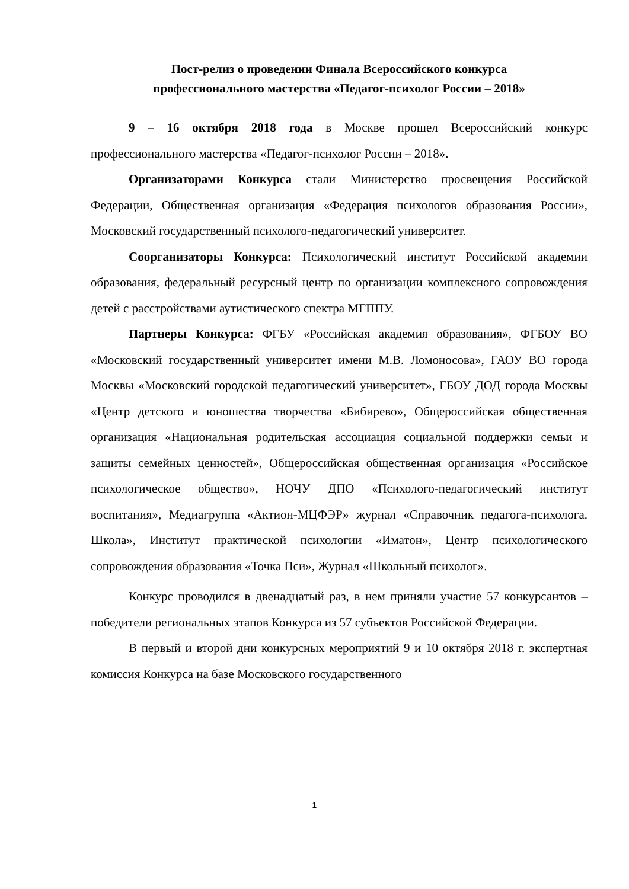Пост-релиз о проведении Финала Всероссийского конкурса
профессионального мастерства «Педагог-психолог России – 2018»
9 – 16 октября 2018 года в Москве прошел Всероссийский конкурс профессионального мастерства «Педагог-психолог России – 2018».
Организаторами Конкурса стали Министерство просвещения Российской Федерации, Общественная организация «Федерация психологов образования России», Московский государственный психолого-педагогический университет.
Соорганизаторы Конкурса: Психологический институт Российской академии образования, федеральный ресурсный центр по организации комплексного сопровождения детей с расстройствами аутистического спектра МГППУ.
Партнеры Конкурса: ФГБУ «Российская академия образования», ФГБОУ ВО «Московский государственный университет имени М.В. Ломоносова», ГАОУ ВО города Москвы «Московский городской педагогический университет», ГБОУ ДОД города Москвы «Центр детского и юношества творчества «Бибирево», Общероссийская общественная организация «Национальная родительская ассоциация социальной поддержки семьи и защиты семейных ценностей», Общероссийская общественная организация «Российское психологическое общество», НОЧУ ДПО «Психолого-педагогический институт воспитания», Медиагруппа «Актион-МЦФЭР» журнал «Справочник педагога-психолога. Школа», Институт практической психологии «Иматон», Центр психологического сопровождения образования «Точка Пси», Журнал «Школьный психолог».
Конкурс проводился в двенадцатый раз, в нем приняли участие 57 конкурсантов – победители региональных этапов Конкурса из 57 субъектов Российской Федерации.
В первый и второй дни конкурсных мероприятий 9 и 10 октября 2018 г. экспертная комиссия Конкурса на базе Московского государственного
1